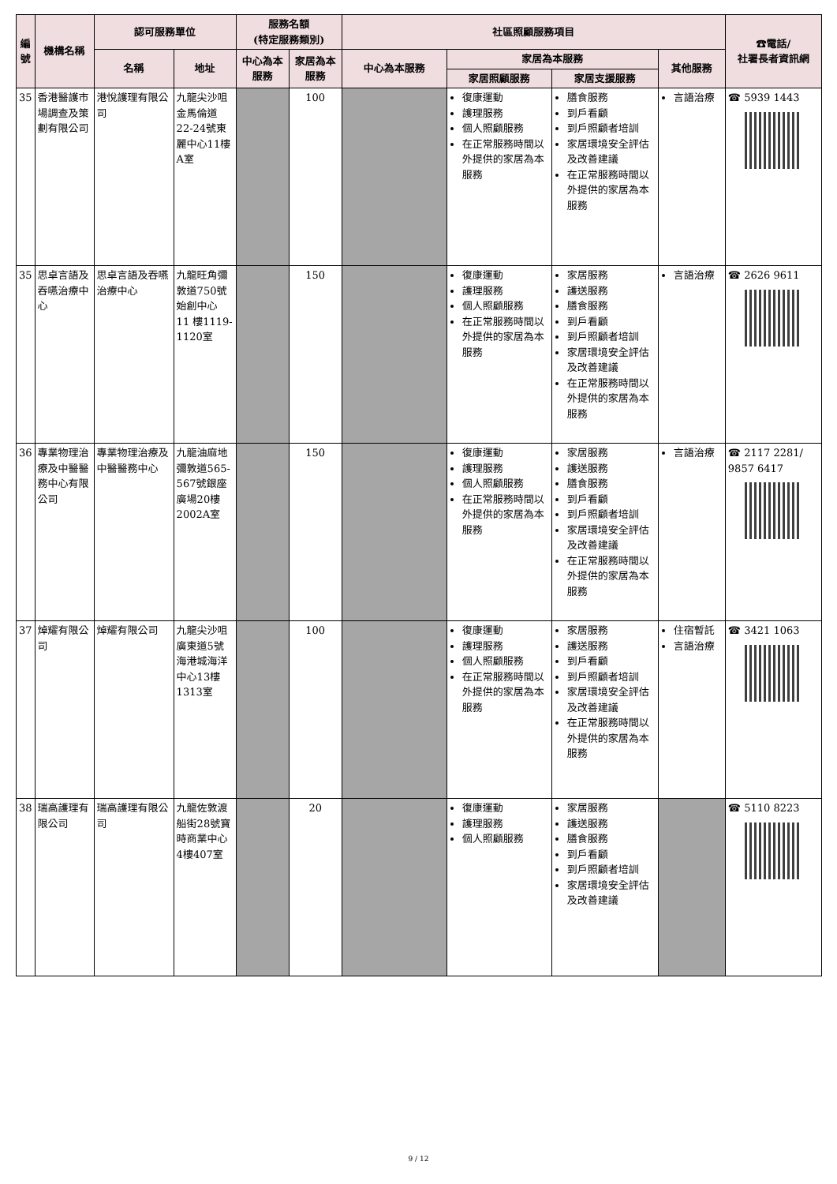| 編號 | 機構名稱 | 認可服務單位 | | 服務名額 (特定服務類別) | | 社區照顧服務項目 | | | | ☎電話/ 社署長者資訊網 |
| --- | --- | --- | --- | --- | --- | --- | --- | --- | --- | --- |
| | | 名稱 | 地址 | 中心為本服務 | 家居為本服務 | 中心為本服務 | 家居為本服務 | | 其他服務 | |
| | | | | | | | 家居照顧服務 | 家居支援服務 | | |
| 35 | 香港醫護市場調查及策劃有限公司 | 港悅護理有限公司 | 九龍尖沙咀金馬倫道22-24號東麗中心11樓A室 | | 100 | | 復康運動 護理服務 個人照顧服務 在正常服務時間以外提供的家居為本服務 | 膳食服務 到戶看顧 到戶照顧者培訓 家居環境安全評估及改善建議 在正常服務時間以外提供的家居為本服務 | 言語治療 | ☎ 5939 1443 |
| 35 | 思卓言語及吞嚥治療中心 | 思卓言語及吞嚥治療中心 | 九龍旺角彌敦道750號始創中心 11 樓1119-1120室 | | 150 | | 復康運動 護理服務 個人照顧服務 在正常服務時間以外提供的家居為本服務 | 家居服務 護送服務 膳食服務 到戶看顧 到戶照顧者培訓 家居環境安全評估及改善建議 在正常服務時間以外提供的家居為本服務 | 言語治療 | ☎ 2626 9611 |
| 36 | 專業物理治療及中醫醫務中心有限公司 | 專業物理治療及中醫醫務中心 | 九龍油麻地彌敦道565-567號銀座廣場20樓2002A室 | | 150 | | 復康運動 護理服務 個人照顧服務 在正常服務時間以外提供的家居為本服務 | 家居服務 護送服務 膳食服務 到戶看顧 到戶照顧者培訓 家居環境安全評估及改善建議 在正常服務時間以外提供的家居為本服務 | 言語治療 | ☎ 2117 2281/ 9857 6417 |
| 37 | 焯耀有限公司 | 焯耀有限公司 | 九龍尖沙咀廣東道5號海港城海洋中心13樓1313室 | | 100 | | 復康運動 護理服務 個人照顧服務 在正常服務時間以外提供的家居為本服務 | 家居服務 護送服務 到戶看顧 到戶照顧者培訓 家居環境安全評估及改善建議 在正常服務時間以外提供的家居為本服務 | 住宿暫託 言語治療 | ☎ 3421 1063 |
| 38 | 瑞高護理有限公司 | 瑞高護理有限公司 | 九龍佐敦渡船街28號寶時商業中心4樓407室 | | 20 | | 復康運動 護理服務 個人照顧服務 | 家居服務 護送服務 膳食服務 到戶看顧 到戶照顧者培訓 家居環境安全評估及改善建議 | | ☎ 5110 8223 |
9 / 12